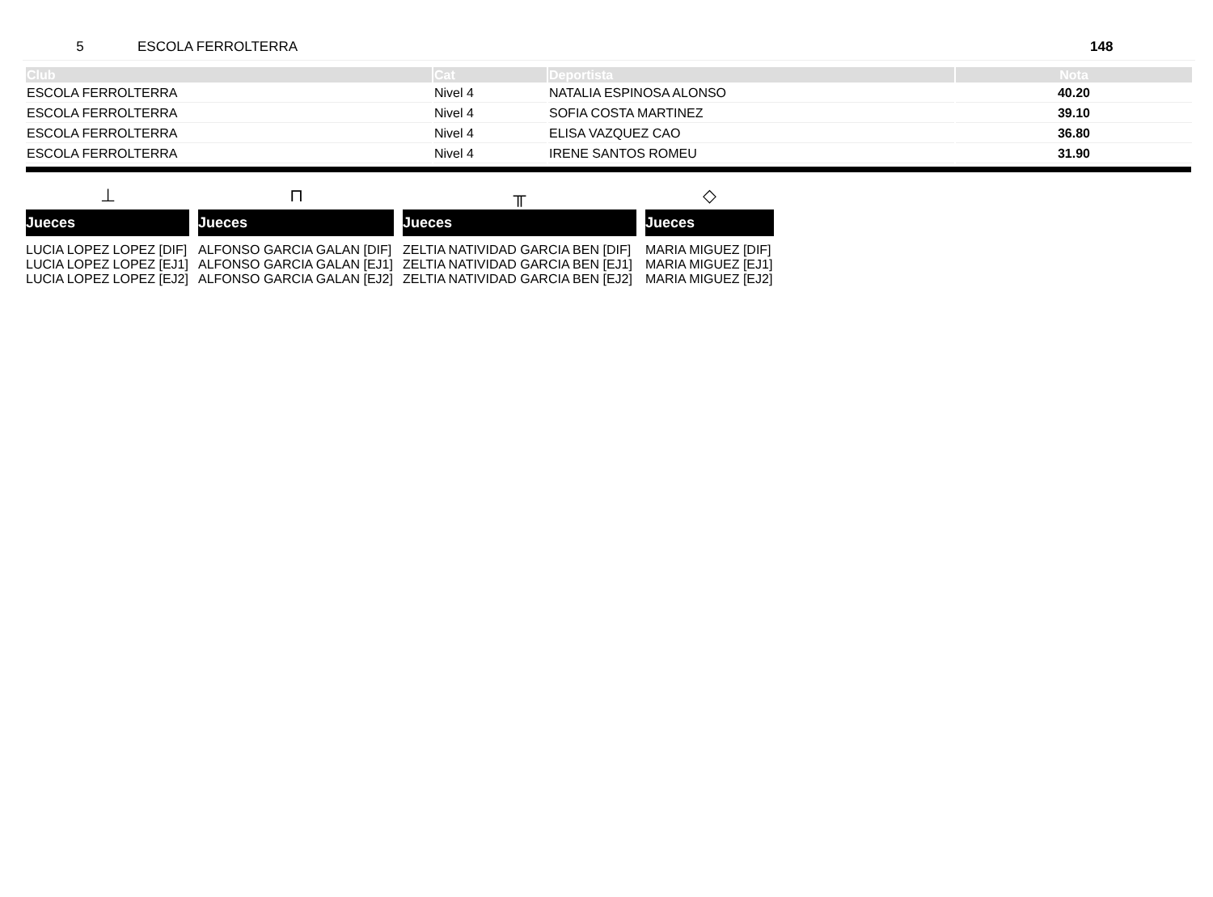5 ESCOLA FERROLTERRA 148
| Club | Cat | Deportista | Nota |
| --- | --- | --- | --- |
| ESCOLA FERROLTERRA | Nivel 4 | NATALIA ESPINOSA ALONSO | 40.20 |
| ESCOLA FERROLTERRA | Nivel 4 | SOFIA COSTA MARTINEZ | 39.10 |
| ESCOLA FERROLTERRA | Nivel 4 | ELISA VAZQUEZ CAO | 36.80 |
| ESCOLA FERROLTERRA | Nivel 4 | IRENE SANTOS ROMEU | 31.90 |
⊥
Jueces
LUCIA LOPEZ LOPEZ [DIF]
LUCIA LOPEZ LOPEZ [EJ1]
LUCIA LOPEZ LOPEZ [EJ2]
⊓
Jueces
ALFONSO GARCIA GALAN [DIF]
ALFONSO GARCIA GALAN [EJ1]
ALFONSO GARCIA GALAN [EJ2]
╥
Jueces
ZELTIA NATIVIDAD GARCIA BEN [DIF]
ZELTIA NATIVIDAD GARCIA BEN [EJ1]
ZELTIA NATIVIDAD GARCIA BEN [EJ2]
◇
Jueces
MARIA MIGUEZ [DIF]
MARIA MIGUEZ [EJ1]
MARIA MIGUEZ [EJ2]